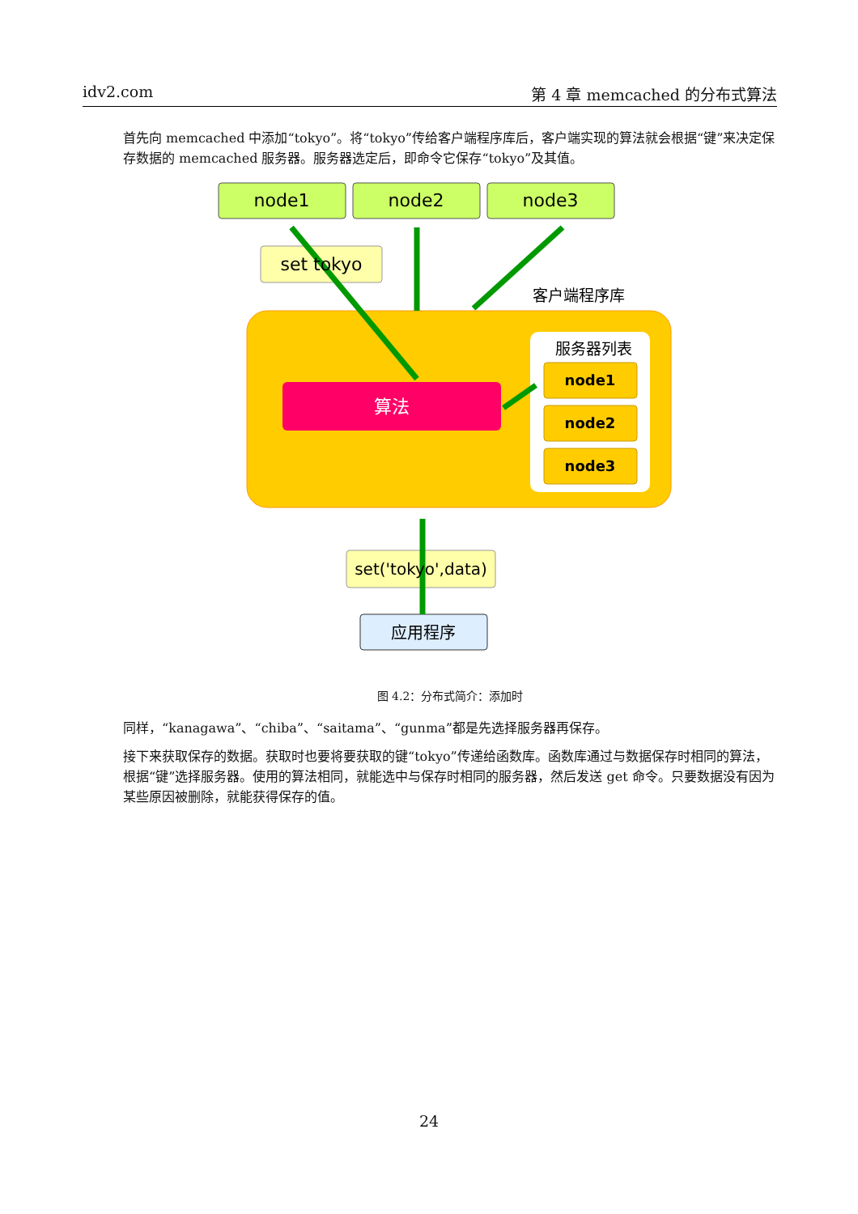idv2.com 第 4 章 memcached 的分布式算法
首先向 memcached 中添加“tokyo”。将“tokyo”传给客户端程序库后，客户端实现的算法就会根据“键”来决定保存数据的 memcached 服务器。服务器选定后，即命令它保存“tokyo”及其值。
node1
node2
node3
set tokyo
客户端程序库
服务器列表
算法
set('tokyo',data)
应用程序
node1
node2
node3
图 4.2：分布式简介：添加时
同样，“kanagawa”、“chiba”、“saitama”、“gunma”都是先选择服务器再保存。
接下来获取保存的数据。获取时也要将要获取的键“tokyo”传递给函数库。函数库通过与数据保存时相同的算法，根据“键”选择服务器。使用的算法相同，就能选中与保存时相同的服务器，然后发送 get 命令。只要数据没有因为某些原因被删除，就能获得保存的值。
24